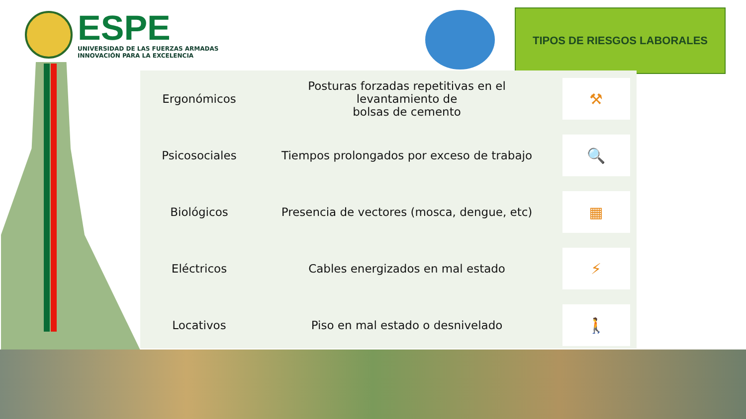ESPE
UNIVERSIDAD DE LAS FUERZAS ARMADAS
INNOVACIÓN PARA LA EXCELENCIA
TIPOS DE RIESGOS LABORALES
| Ergonómicos | Posturas forzadas repetitivas en el levantamiento de bolsas de cemento | ⚒ |
| Psicosociales | Tiempos prolongados por exceso de trabajo | 🔍 |
| Biológicos | Presencia de vectores (mosca, dengue, etc) | ▦ |
| Eléctricos | Cables energizados en mal estado | ⚡ |
| Locativos | Piso en mal estado o desnivelado | 🚶 |